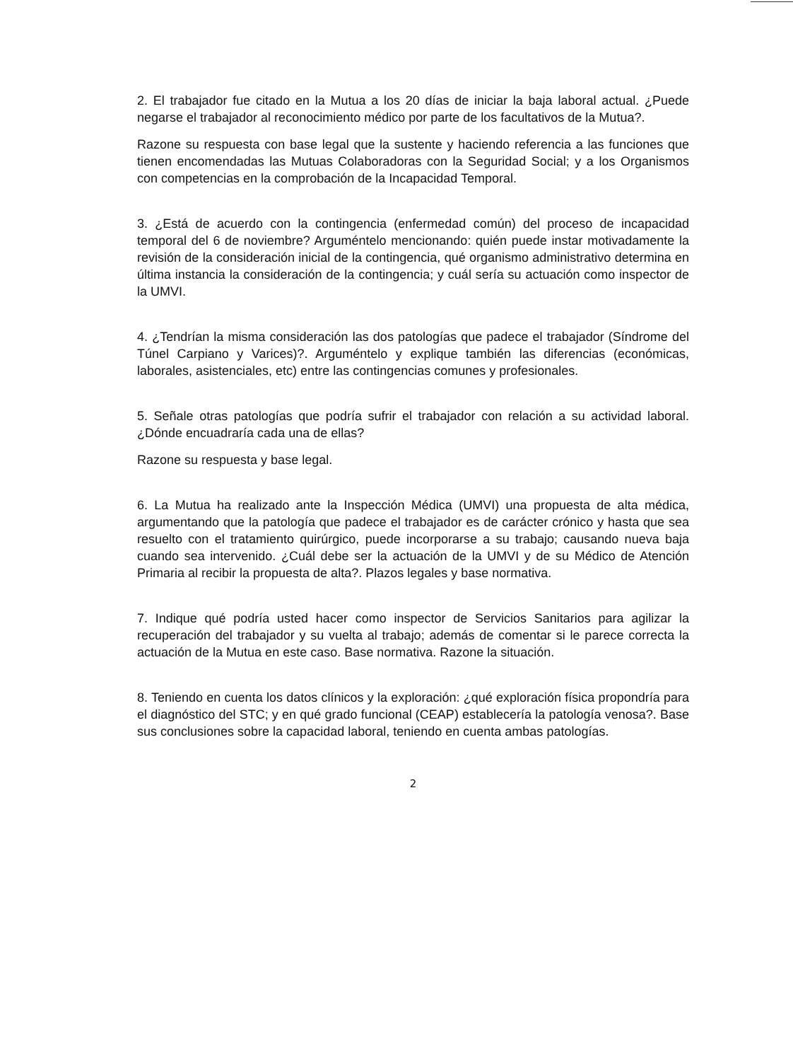2. El trabajador fue citado en la Mutua a los 20 días de iniciar la baja laboral actual. ¿Puede negarse el trabajador al reconocimiento médico por parte de los facultativos de la Mutua?.
Razone su respuesta con base legal que la sustente y haciendo referencia a las funciones que tienen encomendadas las Mutuas Colaboradoras con la Seguridad Social; y a los Organismos con competencias en la comprobación de la Incapacidad Temporal.
3. ¿Está de acuerdo con la contingencia (enfermedad común) del proceso de incapacidad temporal del 6 de noviembre? Arguméntelo mencionando: quién puede instar motivadamente la revisión de la consideración inicial de la contingencia, qué organismo administrativo determina en última instancia la consideración de la contingencia; y cuál sería su actuación como inspector de la UMVI.
4. ¿Tendrían la misma consideración las dos patologías que padece el trabajador (Síndrome del Túnel Carpiano y Varices)?. Arguméntelo y explique también las diferencias (económicas, laborales, asistenciales, etc) entre las contingencias comunes y profesionales.
5. Señale otras patologías que podría sufrir el trabajador con relación a su actividad laboral. ¿Dónde encuadraría cada una de ellas?
Razone su respuesta y base legal.
6. La Mutua ha realizado ante la Inspección Médica (UMVI) una propuesta de alta médica, argumentando que la patología que padece el trabajador es de carácter crónico y hasta que sea resuelto con el tratamiento quirúrgico, puede incorporarse a su trabajo; causando nueva baja cuando sea intervenido. ¿Cuál debe ser la actuación de la UMVI y de su Médico de Atención Primaria al recibir la propuesta de alta?. Plazos legales y base normativa.
7. Indique qué podría usted hacer como inspector de Servicios Sanitarios para agilizar la recuperación del trabajador y su vuelta al trabajo; además de comentar si le parece correcta la actuación de la Mutua en este caso. Base normativa. Razone la situación.
8. Teniendo en cuenta los datos clínicos y la exploración: ¿qué exploración física propondría para el diagnóstico del STC; y en qué grado funcional (CEAP) establecería la patología venosa?. Base sus conclusiones sobre la capacidad laboral, teniendo en cuenta ambas patologías.
2